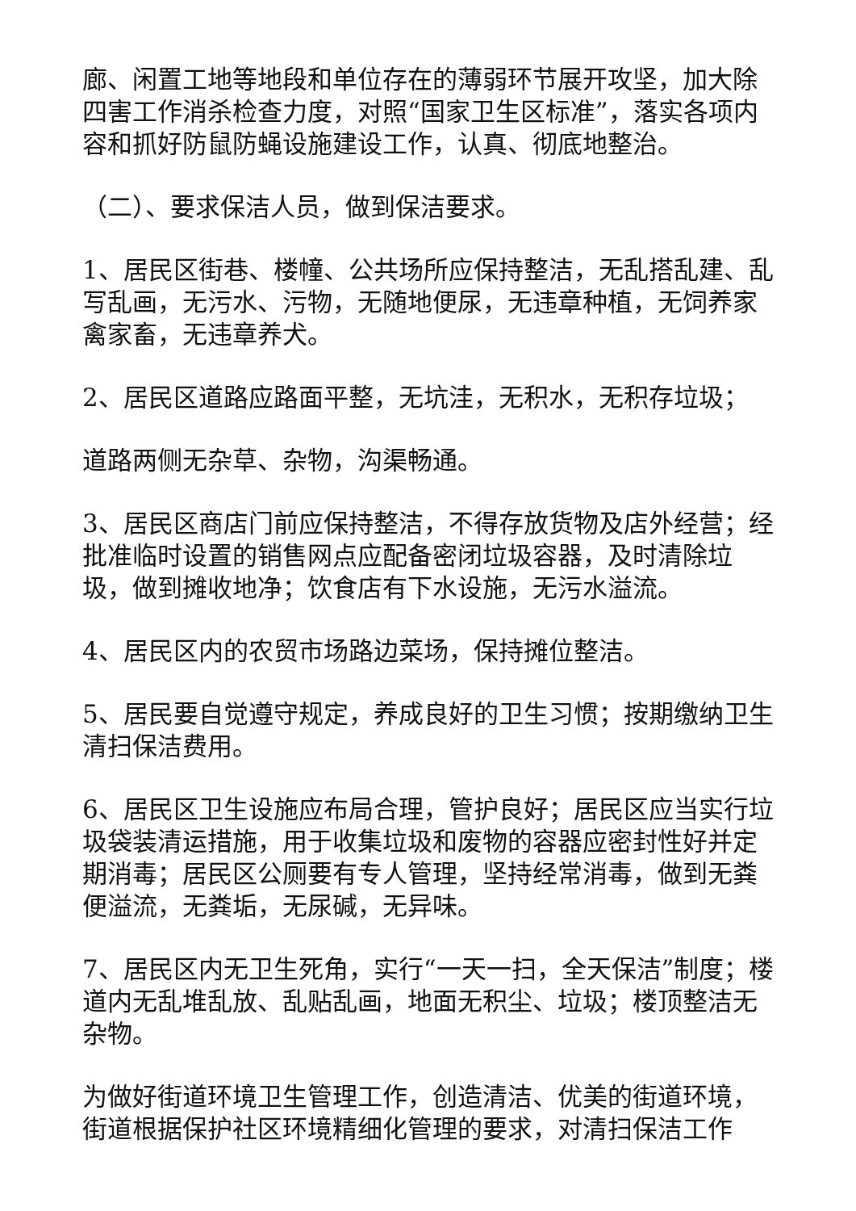廊、闲置工地等地段和单位存在的薄弱环节展开攻坚，加大除四害工作消杀检查力度，对照“国家卫生区标准”，落实各项内容和抓好防鼠防蝇设施建设工作，认真、彻底地整治。
（二）、要求保洁人员，做到保洁要求。
1、居民区街巷、楼幢、公共场所应保持整洁，无乱搭乱建、乱写乱画，无污水、污物，无随地便尿，无违章种植，无饲养家禽家畜，无违章养犬。
2、居民区道路应路面平整，无坑洼，无积水，无积存垃圾；
道路两侧无杂草、杂物，沟渠畅通。
3、居民区商店门前应保持整洁，不得存放货物及店外经营；经批准临时设置的销售网点应配备密闭垃圾容器，及时清除垃圾，做到摊收地净；饮食店有下水设施，无污水溢流。
4、居民区内的农贸市场路边菜场，保持摊位整洁。
5、居民要自觉遵守规定，养成良好的卫生习惯；按期缴纳卫生清扫保洁费用。
6、居民区卫生设施应布局合理，管护良好；居民区应当实行垃圾袋装清运措施，用于收集垃圾和废物的容器应密封性好并定期消毒；居民区公厕要有专人管理，坚持经常消毒，做到无粪便溢流，无粪垢，无尿碱，无异味。
7、居民区内无卫生死角，实行“一天一扫，全天保洁”制度；楼道内无乱堆乱放、乱贴乱画，地面无积尘、垃圾；楼顶整洁无杂物。
为做好街道环境卫生管理工作，创造清洁、优美的街道环境，街道根据保护社区环境精细化管理的要求，对清扫保洁工作